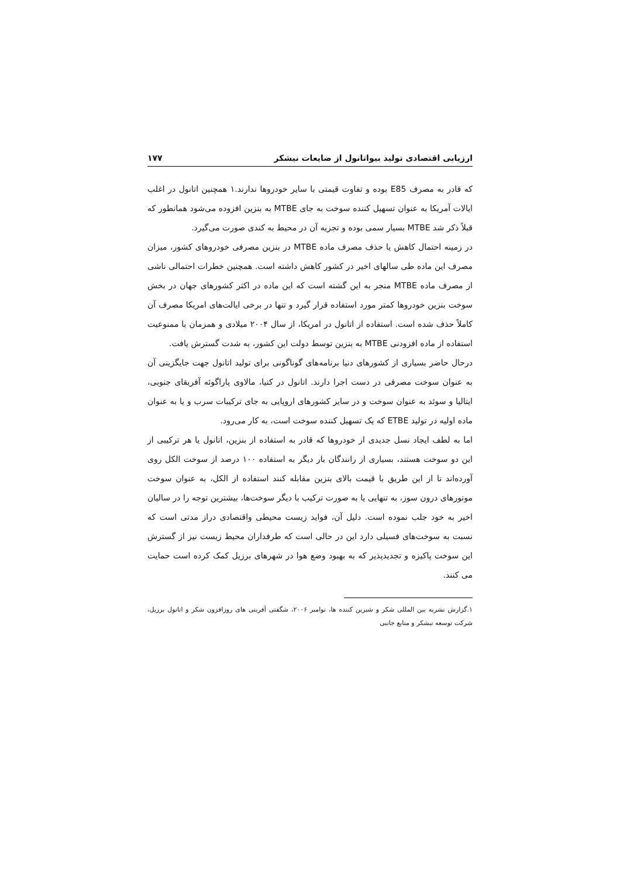ارزیابی اقتصادی تولید بیواتانول از ضایعات نیشکر ۱۷۷
که قادر به مصرف E85 بوده و تفاوت قیمتی با سایر خودروها ندارند.۱ همچنین اتانول در اغلب ایالات آمریکا به عنوان تسهیل کننده سوخت به جای MTBE به بنزین افزوده می‌شود همانطور که قبلاً ذکر شد MTBE بسیار سمی بوده و تجزیه آن در محیط به کندی صورت می‌گیرد.
در زمینه احتمال کاهش یا حذف مصرف ماده MTBE در بنزین مصرفی خودروهای کشور، میزان مصرف این ماده طی سالهای اخیر در کشور کاهش داشته است. همچنین خطرات احتمالی ناشی از مصرف ماده MTBE منجر به این گشته است که این ماده در اکثر کشورهای جهان در بخش سوخت بنزین خودروها کمتر مورد استفاده قرار گیرد و تنها در برخی ایالت‌های امریکا مصرف آن کاملاً حذف شده است. استفاده از اتانول در امریکا، از سال ۲۰۰۴ میلادی و همزمان با ممنوعیت استفاده از ماده افزودنی MTBE به بنزین توسط دولت این کشور، به شدت گسترش یافت.
درحال حاضر بسیاری از کشورهای دنیا برنامه‌های گوناگونی برای تولید اتانول جهت جایگزینی آن به عنوان سوخت مصرفی در دست اجرا دارند. اتانول در کنیا، مالاوی پاراگوئه آفریقای جنوبی، ایتالیا و سوئد به عنوان سوخت و در سایر کشورهای اروپایی به جای ترکیبات سرب و یا به عنوان ماده اولیه در تولید ETBE که یک تسهیل کننده سوخت است، به کار می‌رود.
اما به لطف ایجاد نسل جدیدی از خودروها که قادر به استفاده از بنزین، اتانول یا هر ترکیبی از این دو سوخت هستند، بسیاری از رانندگان بار دیگر به استفاده ۱۰۰ درصد از سوخت الکل روی آورده‌اند تا از این طریق با قیمت بالای بنزین مقابله کنند استفاده از الکل، به عنوان سوخت موتورهای درون سوز، به تنهایی یا به صورت ترکیب با دیگر سوخت‌ها، بیشترین توجه را در سالیان اخیر به خود جلب نموده است. دلیل آن، فواید زیست محیطی واقتصادی دراز مدتی است که نسبت به سوخت‌های فسیلی دارد این در حالی است که طرفداران محیط زیست نیز از گسترش این سوخت پاکیزه و تجدیدپذیر که به بهبود وضع هوا در شهرهای برزیل کمک کرده است حمایت می کنند.
۱.گزارش نشریه بین المللی شکر و شیرین کننده ها، نوامبر ۲۰۰۶، شگفتی آفرینی های روزافزون شکر و اتانول برزیل، شرکت توسعه نیشکر و منابع جانبی